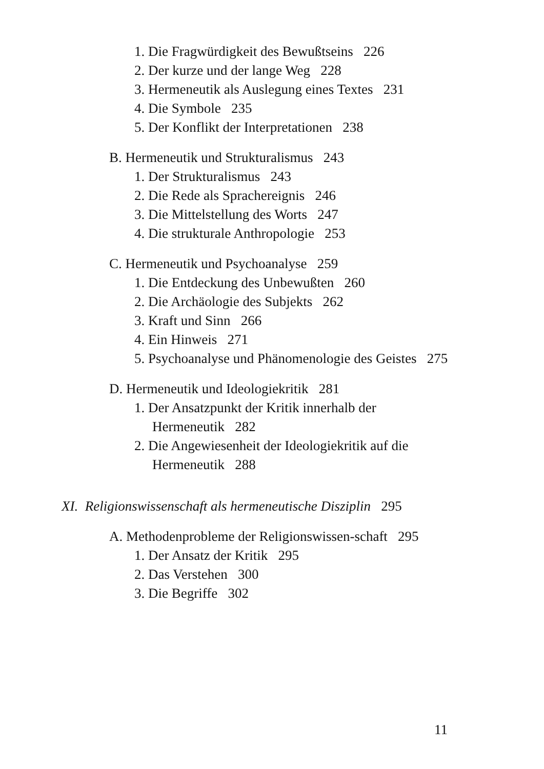1. Die Fragwürdigkeit des Bewußtseins 226
2. Der kurze und der lange Weg 228
3. Hermeneutik als Auslegung eines Textes 231
4. Die Symbole 235
5. Der Konflikt der Interpretationen 238
B. Hermeneutik und Strukturalismus 243
1. Der Strukturalismus 243
2. Die Rede als Sprachereignis 246
3. Die Mittelstellung des Worts 247
4. Die strukturale Anthropologie 253
C. Hermeneutik und Psychoanalyse 259
1. Die Entdeckung des Unbewußten 260
2. Die Archäologie des Subjekts 262
3. Kraft und Sinn 266
4. Ein Hinweis 271
5. Psychoanalyse und Phänomenologie des Geistes 275
D. Hermeneutik und Ideologiekritik 281
1. Der Ansatzpunkt der Kritik innerhalb der Hermeneutik 282
2. Die Angewiesenheit der Ideologiekritik auf die Hermeneutik 288
XI. Religionswissenschaft als hermeneutische Disziplin 295
A. Methodenprobleme der Religionswissen-schaft 295
1. Der Ansatz der Kritik 295
2. Das Verstehen 300
3. Die Begriffe 302
11